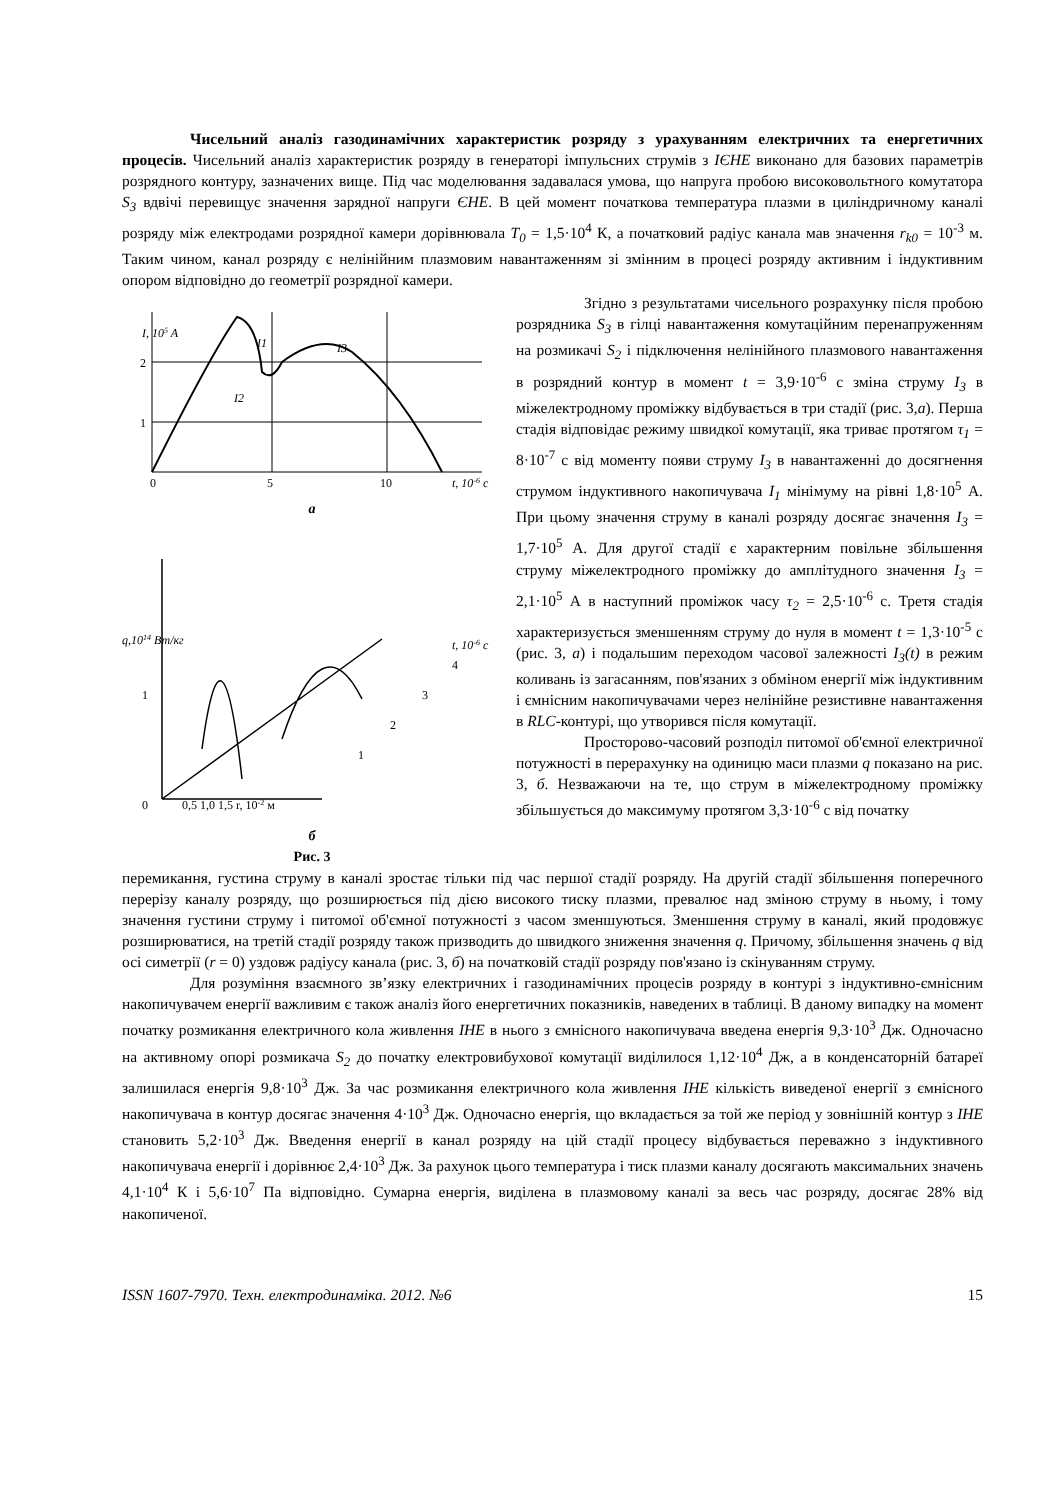Чисельний аналіз газодинамічних характеристик розряду з урахуванням електричних та енергетичних процесів. Чисельний аналіз характеристик розряду в генераторі імпульсних струмів з ІЄНЕ виконано для базових параметрів розрядного контуру, зазначених вище. Під час моделювання задавалася умова, що напруга пробою високовольтного комутатора S<sub>3</sub> вдвічі перевищує значення зарядної напруги ЄНЕ. В цей момент початкова температура плазми в циліндричному каналі розряду між електродами розрядної камери дорівнювала T<sub>0</sub> = 1,5·10<sup>4</sup> К, а початковий радіус канала мав значення r<sub>k0</sub> = 10<sup>-3</sup> м. Таким чином, канал розряду є нелінійним плазмовим навантаженням зі змінним в процесі розряду активним і індуктивним опором відповідно до геометрії розрядної камери.
I, 105 A
I1
I3
I2
2
1
0
5
10
t, 10-6 c
а
q,1014 Вт/кг
1
0
0,5 1,0 1,5 r, 10-2 м
t, 10-6 c
4
3
2
1
б
Рис. 3
Згідно з результатами чисельного розрахунку після пробою розрядника S<sub>3</sub> в гілці навантаження комутаційним перенапруженням на розмикачі S<sub>2</sub> і підключення нелінійного плазмового навантаження в розрядний контур в момент t = 3,9·10<sup>-6</sup> с зміна струму I<sub>3</sub> в міжелектродному проміжку відбувається в три стадії (рис. 3,а). Перша стадія відповідає режиму швидкої комутації, яка триває протягом τ<sub>1</sub> = 8·10<sup>-7</sup> с від моменту появи струму I<sub>3</sub> в навантаженні до досягнення струмом індуктивного накопичувача I<sub>1</sub> мінімуму на рівні 1,8·10<sup>5</sup> А. При цьому значення струму в каналі розряду досягає значення I<sub>3</sub> = 1,7·10<sup>5</sup> А. Для другої стадії є характерним повільне збільшення струму міжелектродного проміжку до амплітудного значення I<sub>3</sub> = 2,1·10<sup>5</sup> А в наступний проміжок часу τ<sub>2</sub> = 2,5·10<sup>-6</sup> с. Третя стадія характеризується зменшенням струму до нуля в момент t = 1,3·10<sup>-5</sup> с (рис. 3, а) і подальшим переходом часової залежності I<sub>3</sub>(t) в режим коливань із загасанням, пов'язаних з обміном енергії між індуктивним і ємнісним накопичувачами через нелінійне резистивне навантаження в RLC-контурі, що утворився після комутації.
Просторово-часовий розподіл питомої об'ємної електричної потужності в перерахунку на одиницю маси плазми q показано на рис. 3, б. Незважаючи на те, що струм в міжелектродному проміжку збільшується до максимуму протягом 3,3·10<sup>-6</sup> с від початку
перемикання, густина струму в каналі зростає тільки під час першої стадії розряду. На другій стадії збільшення поперечного перерізу каналу розряду, що розширюється під дією високого тиску плазми, превалює над зміною струму в ньому, і тому значення густини струму і питомої об'ємної потужності з часом зменшуються. Зменшення струму в каналі, який продовжує розширюватися, на третій стадії розряду також призводить до швидкого зниження значення q. Причому, збільшення значень q від осі симетрії (r = 0) уздовж радіусу канала (рис. 3, б) на початковій стадії розряду пов'язано із скінуванням струму.
Для розуміння взаємного зв’язку електричних і газодинамічних процесів розряду в контурі з індуктивно-ємнісним накопичувачем енергії важливим є також аналіз його енергетичних показників, наведених в таблиці. В даному випадку на момент початку розмикання електричного кола живлення ІНЕ в нього з ємнісного накопичувача введена енергія 9,3·10<sup>3</sup> Дж. Одночасно на активному опорі розмикача S<sub>2</sub> до початку електровибухової комутації виділилося 1,12·10<sup>4</sup> Дж, а в конденсаторній батареї залишилася енергія 9,8·10<sup>3</sup> Дж. За час розмикання електричного кола живлення ІНЕ кількість виведеної енергії з ємнісного накопичувача в контур досягає значення 4·10<sup>3</sup> Дж. Одночасно енергія, що вкладається за той же період у зовнішній контур з ІНЕ становить 5,2·10<sup>3</sup> Дж. Введення енергії в канал розряду на цій стадії процесу відбувається переважно з індуктивного накопичувача енергії і дорівнює 2,4·10<sup>3</sup> Дж. За рахунок цього температура і тиск плазми каналу досягають максимальних значень 4,1·10<sup>4</sup> К і 5,6·10<sup>7</sup> Па відповідно. Сумарна енергія, виділена в плазмовому каналі за весь час розряду, досягає 28% від накопиченої.
ISSN 1607-7970. Техн. електродинаміка. 2012. №6 15